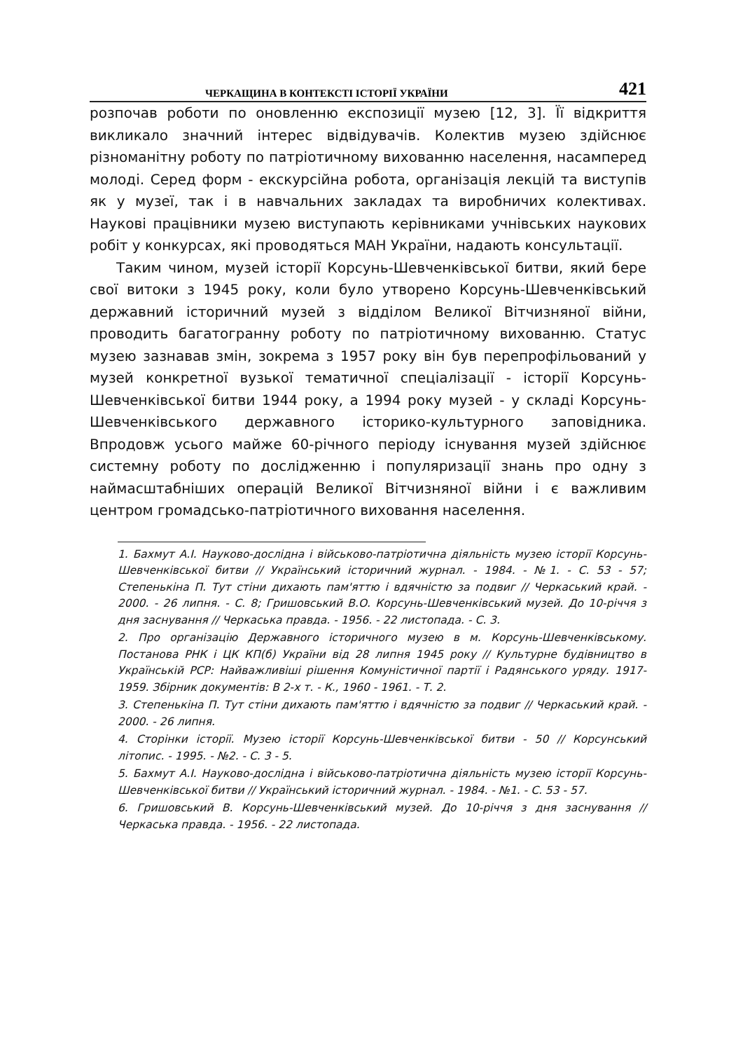ЧЕРКАЩИНА В КОНТЕКСТІ ІСТОРІЇ УКРАЇНИ 421
розпочав роботи по оновленню експозиції музею [12, 3]. Її відкриття викликало значний інтерес відвідувачів. Колектив музею здійснює різноманітну роботу по патріотичному вихованню населення, насамперед молоді. Серед форм - екскурсійна робота, організація лекцій та виступів як у музеї, так і в навчальних закладах та виробничих колективах. Наукові працівники музею виступають керівниками учнівських наукових робіт у конкурсах, які проводяться МАН України, надають консультації.
Таким чином, музей історії Корсунь-Шевченківської битви, який бере свої витоки з 1945 року, коли було утворено Корсунь-Шевченківський державний історичний музей з відділом Великої Вітчизняної війни, проводить багатогранну роботу по патріотичному вихованню. Статус музею зазнавав змін, зокрема з 1957 року він був перепрофільований у музей конкретної вузької тематичної спеціалізації - історії Корсунь-Шевченківської битви 1944 року, а 1994 року музей - у складі Корсунь-Шевченківського державного історико-культурного заповідника. Впродовж усього майже 60-річного періоду існування музей здійснює системну роботу по дослідженню і популяризації знань про одну з наймасштабніших операцій Великої Вітчизняної війни і є важливим центром громадсько-патріотичного виховання населення.
1. Бахмут А.І. Науково-дослідна і військово-патріотична діяльність музею історії Корсунь-Шевченківської битви // Український історичний журнал. - 1984. - №1. - С. 53 - 57; Степенькіна П. Тут стіни дихають пам'яттю і вдячністю за подвиг // Черкаський край. - 2000. - 26 липня. - С. 8; Гришовський В.О. Корсунь-Шевченківський музей. До 10-річчя з дня заснування // Черкаська правда. - 1956. - 22 листопада. - С. 3.
2. Про організацію Державного історичного музею в м. Корсунь-Шевченківському. Постанова РНК і ЦК КП(б) України від 28 липня 1945 року // Культурне будівництво в Українській РСР: Найважливіші рішення Комуністичної партії і Радянського уряду. 1917-1959. Збірник документів: В 2-х т. - К., 1960 - 1961. - Т. 2.
3. Степенькіна П. Тут стіни дихають пам'яттю і вдячністю за подвиг // Черкаський край. - 2000. - 26 липня.
4. Сторінки історії. Музею історії Корсунь-Шевченківської битви - 50 // Корсунський літопис. - 1995. - №2. - С. 3 - 5.
5. Бахмут А.І. Науково-дослідна і військово-патріотична діяльність музею історії Корсунь-Шевченківської битви // Український історичний журнал. - 1984. - №1. - С. 53 - 57.
6. Гришовський В. Корсунь-Шевченківський музей. До 10-річчя з дня заснування // Черкаська правда. - 1956. - 22 листопада.